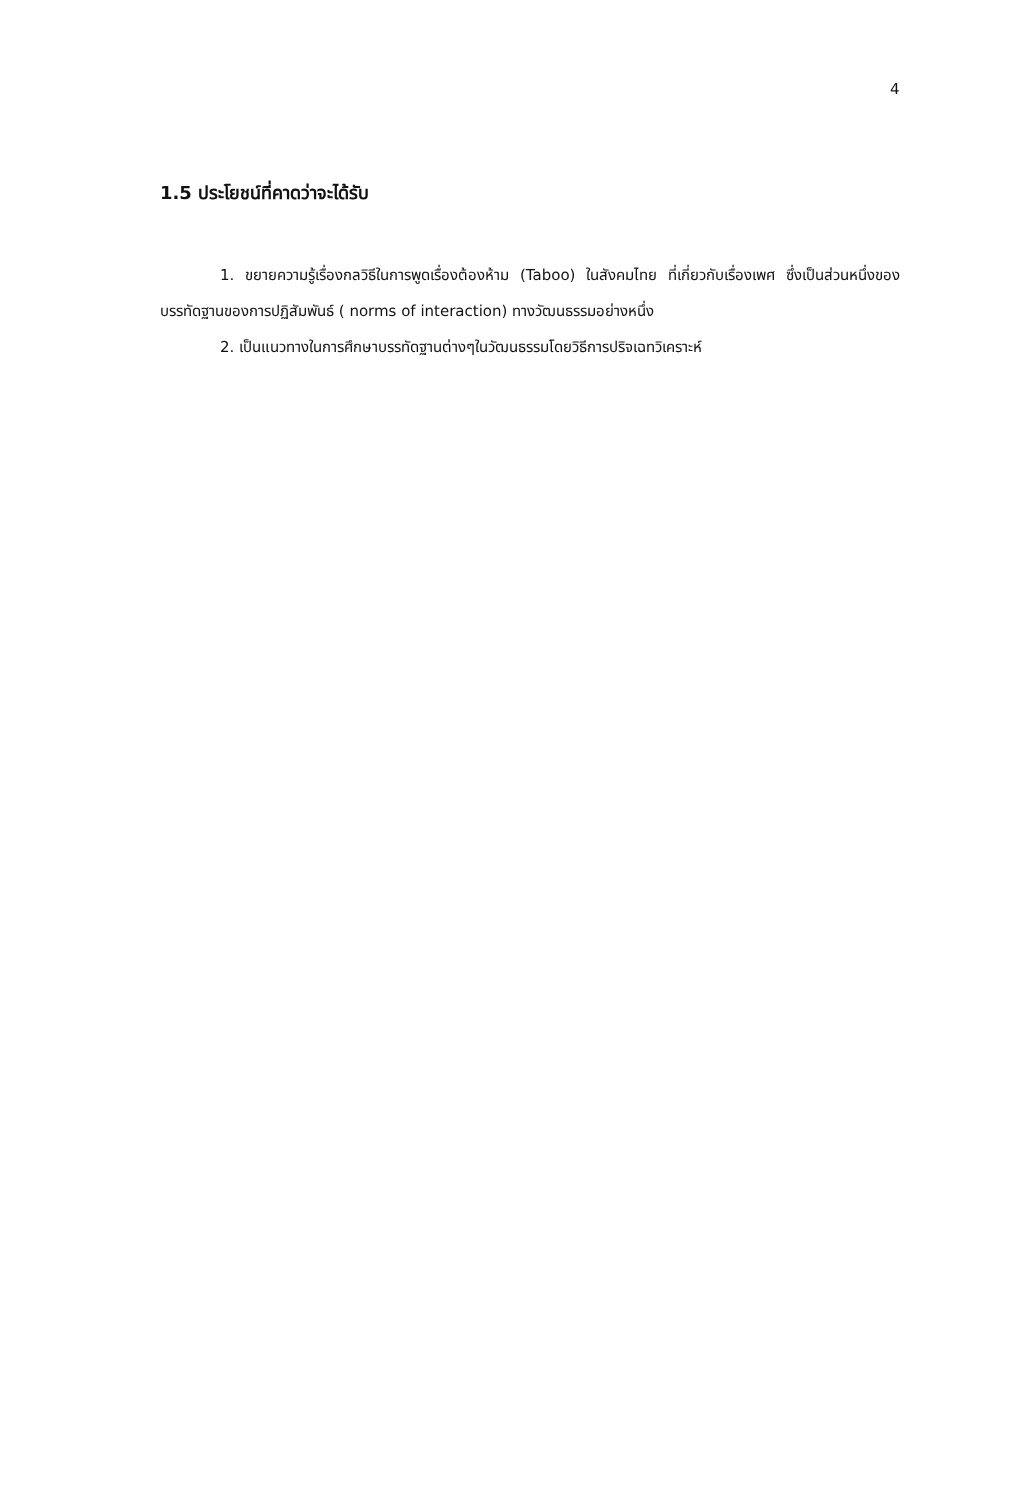4
1.5 ประโยชน์ที่คาดว่าจะได้รับ
1. ขยายความรู้เรื่องกลวิธีในการพูดเรื่องต้องห้าม (Taboo) ในสังคมไทย ที่เกี่ยวกับเรื่องเพศ ซึ่งเป็นส่วนหนึ่งของบรรทัดฐานของการปฏิสัมพันธ์ ( norms of interaction) ทางวัฒนธรรมอย่างหนึ่ง
2. เป็นแนวทางในการศึกษาบรรทัดฐานต่างๆในวัฒนธรรมโดยวิธีการปริจเฉทวิเคราะห์